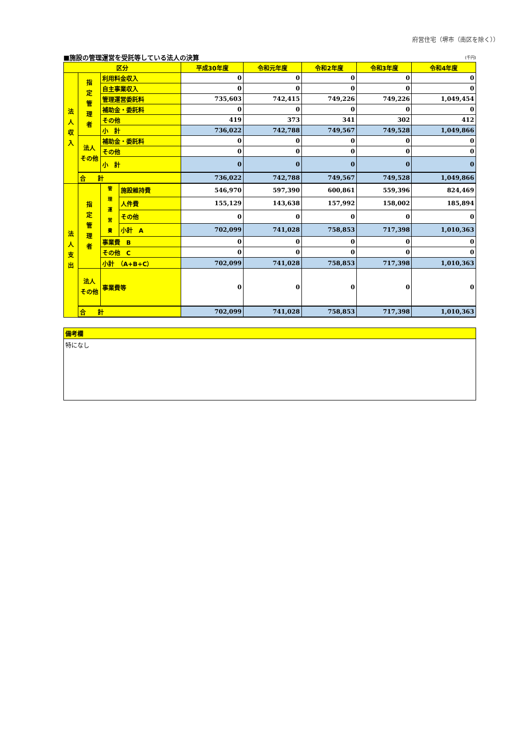府営住宅（堺市（南区を除く））
■施設の管理運営を受託等している法人の決算 (千円)
| 区分 | | | | 平成30年度 | 令和元年度 | 令和2年度 | 令和3年度 | 令和4年度 |
| --- | --- | --- | --- | --- | --- | --- | --- | --- |
| 法 人 収 入 | 指 定 管 理 者 | 利用料金収入 | | 0 | 0 | 0 | 0 | 0 |
| | | 自主事業収入 | | 0 | 0 | 0 | 0 | 0 |
| | | 管理運営委託料 | | 735,603 | 742,415 | 749,226 | 749,226 | 1,049,454 |
| | | 補助金・委託料 | | 0 | 0 | 0 | 0 | 0 |
| | | その他 | | 419 | 373 | 341 | 302 | 412 |
| | | 小 計 | | 736,022 | 742,788 | 749,567 | 749,528 | 1,049,866 |
| | 法人 その他 | 補助金・委託料 | | 0 | 0 | 0 | 0 | 0 |
| | | その他 | | 0 | 0 | 0 | 0 | 0 |
| | | 小 計 | | 0 | 0 | 0 | 0 | 0 |
| | 合 計 | | | 736,022 | 742,788 | 749,567 | 749,528 | 1,049,866 |
| 法 人 支 出 | 指 定 管 理 者 | 管 理 運 営 費 | 施設維持費 | 546,970 | 597,390 | 600,861 | 559,396 | 824,469 |
| | | | 人件費 | 155,129 | 143,638 | 157,992 | 158,002 | 185,894 |
| | | | その他 | 0 | 0 | 0 | 0 | 0 |
| | | | 小計 A | 702,099 | 741,028 | 758,853 | 717,398 | 1,010,363 |
| | | 事業費 B | | 0 | 0 | 0 | 0 | 0 |
| | | その他 C | | 0 | 0 | 0 | 0 | 0 |
| | | 小計 （A+B+C） | | 702,099 | 741,028 | 758,853 | 717,398 | 1,010,363 |
| | 法人 その他 | 事業費等 | | 0 | 0 | 0 | 0 | 0 |
| | 合 計 | | | 702,099 | 741,028 | 758,853 | 717,398 | 1,010,363 |
備考欄
特になし